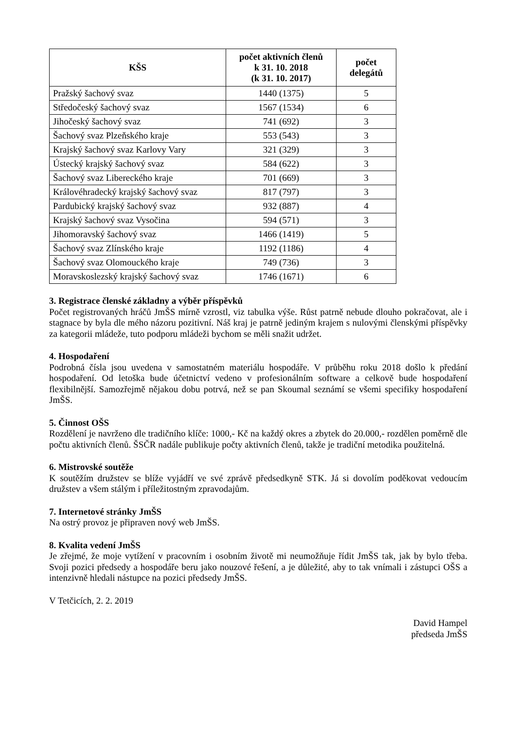| KŠS | počet aktivních členů k 31. 10. 2018 (k 31. 10. 2017) | počet delegátů |
| --- | --- | --- |
| Pražský šachový svaz | 1440 (1375) | 5 |
| Středočeský šachový svaz | 1567 (1534) | 6 |
| Jihočeský šachový svaz | 741 (692) | 3 |
| Šachový svaz Plzeňského kraje | 553 (543) | 3 |
| Krajský šachový svaz Karlovy Vary | 321 (329) | 3 |
| Ústecký krajský šachový svaz | 584 (622) | 3 |
| Šachový svaz Libereckého kraje | 701 (669) | 3 |
| Královéhradecký krajský šachový svaz | 817 (797) | 3 |
| Pardubický krajský šachový svaz | 932 (887) | 4 |
| Krajský šachový svaz Vysočina | 594 (571) | 3 |
| Jihomoravský šachový svaz | 1466 (1419) | 5 |
| Šachový svaz Zlínského kraje | 1192 (1186) | 4 |
| Šachový svaz Olomouckého kraje | 749 (736) | 3 |
| Moravskoslezský krajský šachový svaz | 1746 (1671) | 6 |
3. Registrace členské základny a výběr příspěvků
Počet registrovaných hráčů JmŠS mírně vzrostl, viz tabulka výše. Růst patrně nebude dlouho pokračovat, ale i stagnace by byla dle mého názoru pozitivní. Náš kraj je patrně jediným krajem s nulovými členskými příspěvky za kategorii mládeže, tuto podporu mládeži bychom se měli snažit udržet.
4. Hospodaření
Podrobná čísla jsou uvedena v samostatném materiálu hospodáře. V průběhu roku 2018 došlo k předání hospodaření. Od letoška bude účetnictví vedeno v profesionálním software a celkově bude hospodaření flexibilnější. Samozřejmě nějakou dobu potrvá, než se pan Skoumal seznámí se všemi specifiky hospodaření JmŠS.
5. Činnost OŠS
Rozdělení je navrženo dle tradičního klíče: 1000,- Kč na každý okres a zbytek do 20.000,- rozdělen poměrně dle počtu aktivních členů. ŠSČR nadále publikuje počty aktivních členů, takže je tradiční metodika použitelná.
6. Mistrovské soutěže
K soutěžím družstev se blíže vyjádří ve své zprávě předsedkyně STK. Já si dovolím poděkovat vedoucím družstev a všem stálým i příležitostným zpravodajům.
7. Internetové stránky JmŠS
Na ostrý provoz je připraven nový web JmŠS.
8. Kvalita vedení JmŠS
Je zřejmé, že moje vytížení v pracovním i osobním životě mi neumožňuje řídit JmŠS tak, jak by bylo třeba. Svoji pozici předsedy a hospodáře beru jako nouzové řešení, a je důležité, aby to tak vnímali i zástupci OŠS a intenzivně hledali nástupce na pozici předsedy JmŠS.
V Tetčicích, 2. 2. 2019
David Hampel
předseda JmŠS